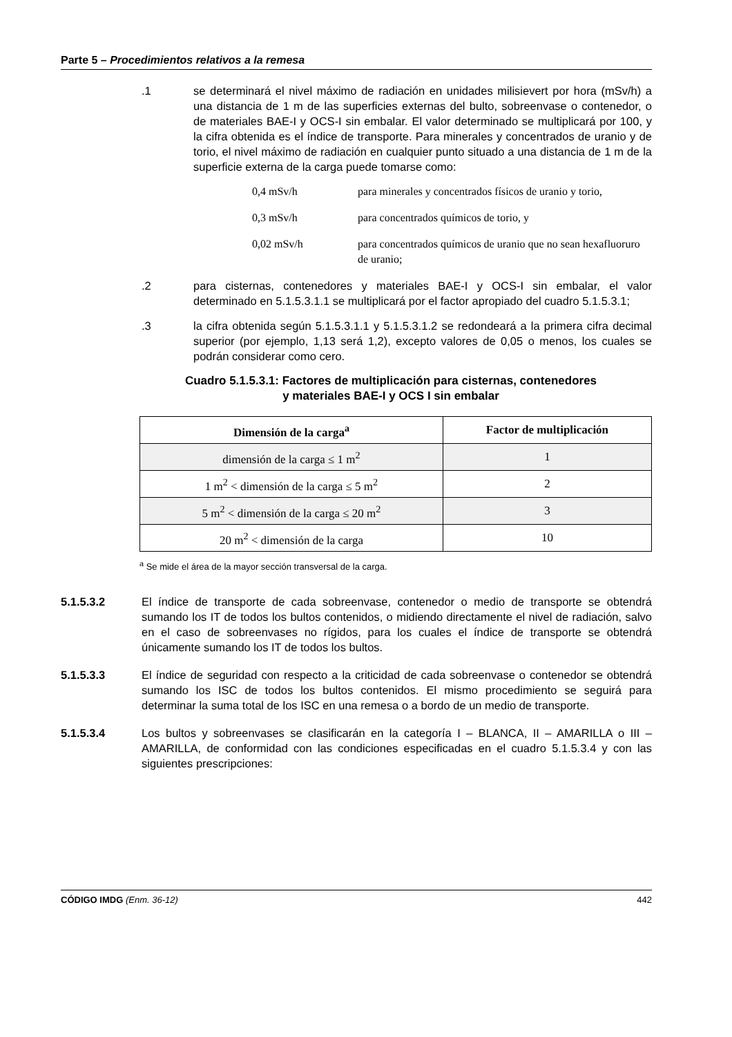Parte 5 – Procedimientos relativos a la remesa
.1 se determinará el nivel máximo de radiación en unidades milisievert por hora (mSv/h) a una distancia de 1 m de las superficies externas del bulto, sobreenvase o contenedor, o de materiales BAE-I y OCS-I sin embalar. El valor determinado se multiplicará por 100, y la cifra obtenida es el índice de transporte. Para minerales y concentrados de uranio y de torio, el nivel máximo de radiación en cualquier punto situado a una distancia de 1 m de la superficie externa de la carga puede tomarse como:
0,4 mSv/h para minerales y concentrados físicos de uranio y torio,
0,3 mSv/h para concentrados químicos de torio, y
0,02 mSv/h para concentrados químicos de uranio que no sean hexafluoruro de uranio;
.2 para cisternas, contenedores y materiales BAE-I y OCS-I sin embalar, el valor determinado en 5.1.5.3.1.1 se multiplicará por el factor apropiado del cuadro 5.1.5.3.1;
.3 la cifra obtenida según 5.1.5.3.1.1 y 5.1.5.3.1.2 se redondeará a la primera cifra decimal superior (por ejemplo, 1,13 será 1,2), excepto valores de 0,05 o menos, los cuales se podrán considerar como cero.
Cuadro 5.1.5.3.1: Factores de multiplicación para cisternas, contenedores
y materiales BAE-I y OCS I sin embalar
| Dimensión de la carga<sup>a</sup> | Factor de multiplicación |
| --- | --- |
| dimensión de la carga ≤ 1 m<sup>2</sup> | 1 |
| 1 m<sup>2</sup> < dimensión de la carga ≤ 5 m<sup>2</sup> | 2 |
| 5 m<sup>2</sup> < dimensión de la carga ≤ 20 m<sup>2</sup> | 3 |
| 20 m<sup>2</sup> < dimensión de la carga | 10 |
<sup>a</sup> Se mide el área de la mayor sección transversal de la carga.
5.1.5.3.2 El índice de transporte de cada sobreenvase, contenedor o medio de transporte se obtendrá sumando los IT de todos los bultos contenidos, o midiendo directamente el nivel de radiación, salvo en el caso de sobreenvases no rígidos, para los cuales el índice de transporte se obtendrá únicamente sumando los IT de todos los bultos.
5.1.5.3.3 El índice de seguridad con respecto a la criticidad de cada sobreenvase o contenedor se obtendrá sumando los ISC de todos los bultos contenidos. El mismo procedimiento se seguirá para determinar la suma total de los ISC en una remesa o a bordo de un medio de transporte.
5.1.5.3.4 Los bultos y sobreenvases se clasificarán en la categoría I – BLANCA, II – AMARILLA o III – AMARILLA, de conformidad con las condiciones especificadas en el cuadro 5.1.5.3.4 y con las siguientes prescripciones:
CÓDIGO IMDG (Enm. 36-12) 442